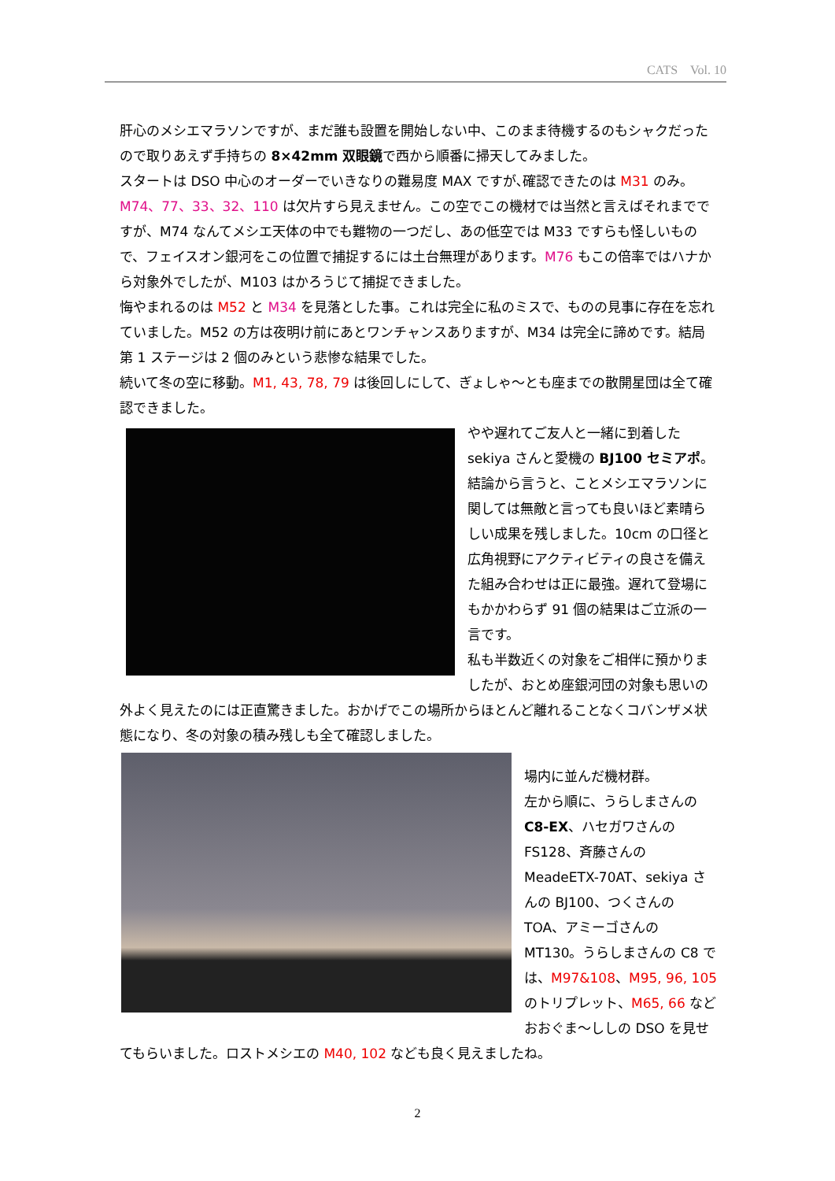CATS　Vol. 10
肝心のメシエマラソンですが、まだ誰も設置を開始しない中、このまま待機するのもシャクだったので取りあえず手持ちの 8×42mm 双眼鏡で西から順番に掃天してみました。
スタートは DSO 中心のオーダーでいきなりの難易度 MAX ですが､確認できたのは M31 のみ。M74、77、33、32、110 は欠片すら見えません。この空でこの機材では当然と言えばそれまでですが、M74 なんてメシエ天体の中でも難物の一つだし、あの低空では M33 ですらも怪しいもので、フェイスオン銀河をこの位置で捕捉するには土台無理があります。M76 もこの倍率ではハナから対象外でしたが、M103 はかろうじて捕捉できました。
悔やまれるのは M52 と M34 を見落とした事。これは完全に私のミスで、ものの見事に存在を忘れていました。M52 の方は夜明け前にあとワンチャンスありますが、M34 は完全に諦めです。結局第 1 ステージは 2 個のみという悲惨な結果でした。
続いて冬の空に移動。M1, 43, 78, 79 は後回しにして、ぎょしゃ～とも座までの散開星団は全て確認できました。
やや遅れてご友人と一緒に到着した sekiya さんと愛機の BJ100 セミアポ。結論から言うと、ことメシエマラソンに関しては無敵と言っても良いほど素晴らしい成果を残しました。10cm の口径と広角視野にアクティビティの良さを備えた組み合わせは正に最強。遅れて登場にもかかわらず 91 個の結果はご立派の一言です。
私も半数近くの対象をご相伴に預かりましたが、おとめ座銀河団の対象も思いの外よく見えたのには正直驚きました。おかげでこの場所からほとんど離れることなくコバンザメ状態になり、冬の対象の積み残しも全て確認しました。
場内に並んだ機材群。
左から順に、うらしまさんの C8-EX、ハセガワさんの FS128、斉藤さんの MeadeETX-70AT、sekiya さんの BJ100、つくさんの TOA、アミーゴさんの MT130。うらしまさんの C8 では、M97&108、M95, 96, 105 のトリプレット、M65, 66 などおおぐま～ししの DSO を見せてもらいました。ロストメシエの M40, 102 なども良く見えましたね。
2